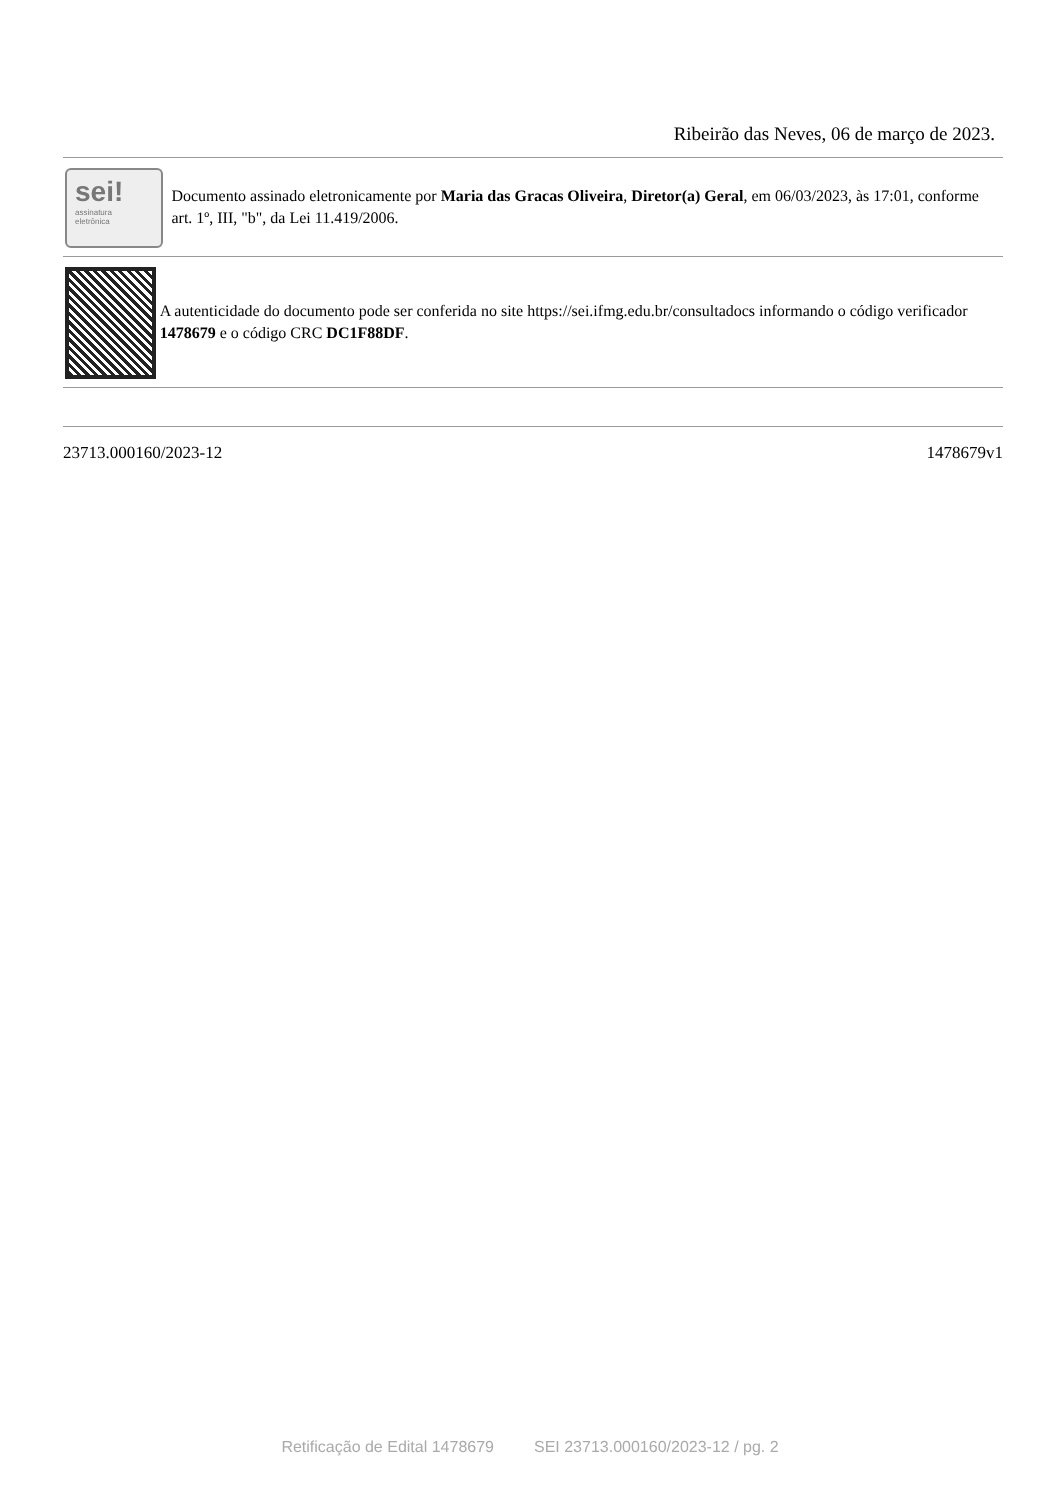Ribeirão das Neves, 06 de março de 2023.
sei!
assinatura
eletrônica
Documento assinado eletronicamente por Maria das Gracas Oliveira, Diretor(a) Geral, em 06/03/2023, às 17:01, conforme art. 1º, III, "b", da Lei 11.419/2006.
A autenticidade do documento pode ser conferida no site https://sei.ifmg.edu.br/consultadocs informando o código verificador 1478679 e o código CRC DC1F88DF.
23713.000160/2023-12 1478679v1
Retificação de Edital 1478679 SEI 23713.000160/2023-12 / pg. 2